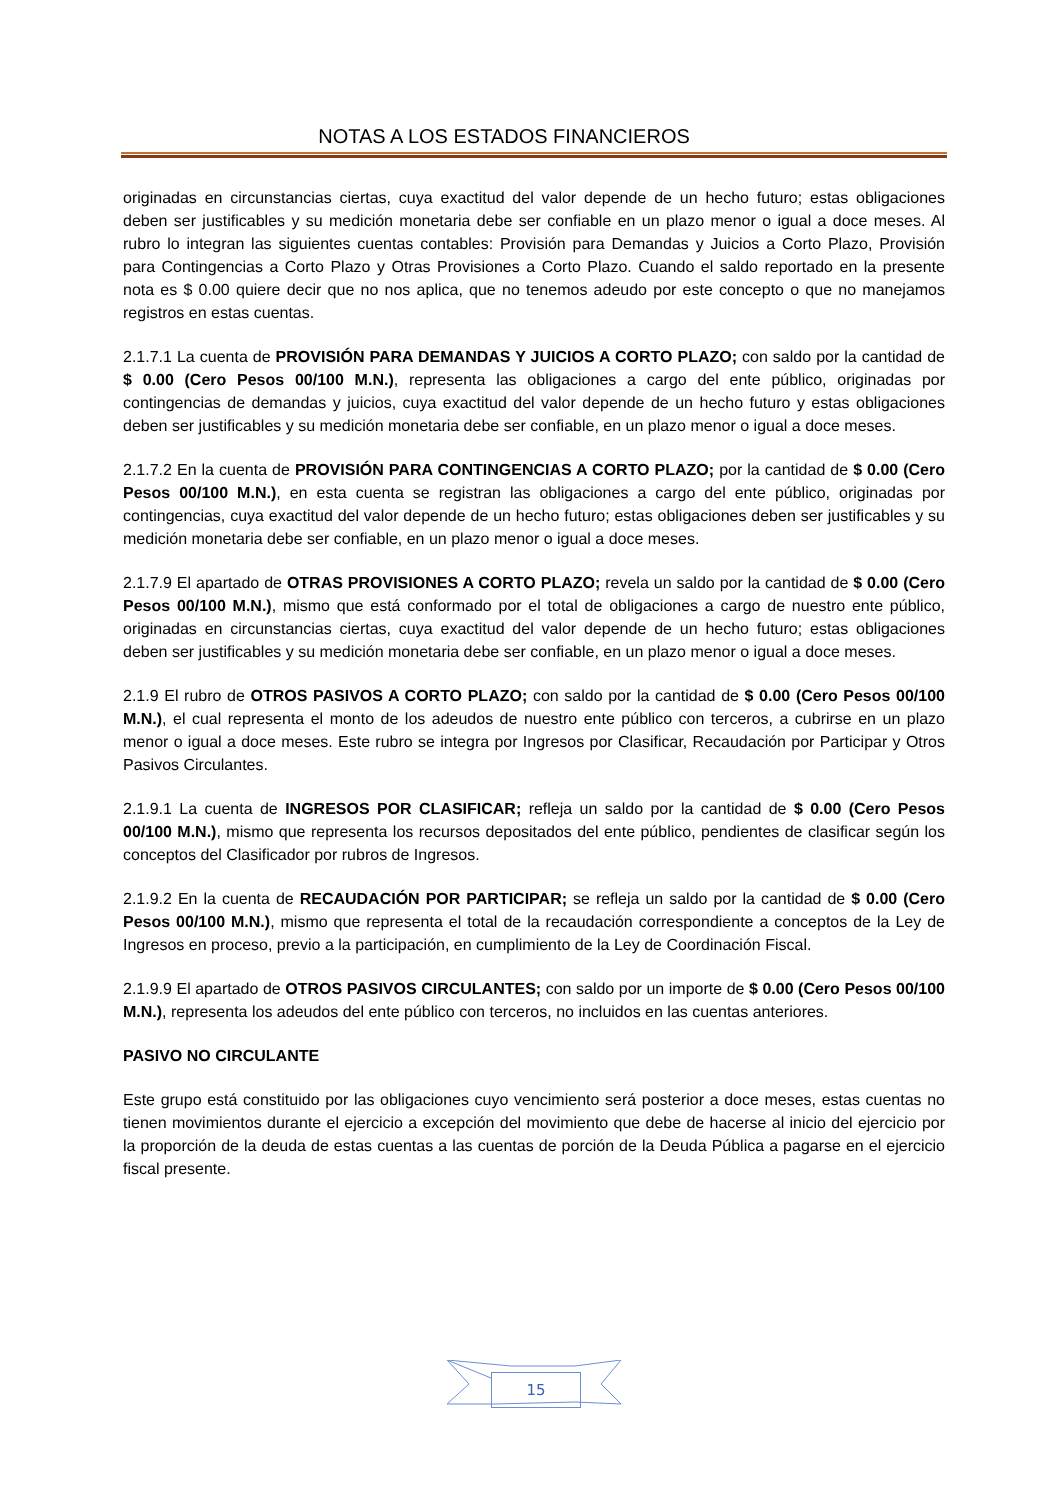NOTAS A LOS ESTADOS FINANCIEROS
originadas en circunstancias ciertas, cuya exactitud del valor depende de un hecho futuro; estas obligaciones deben ser justificables y su medición monetaria debe ser confiable en un plazo menor o igual a doce meses. Al rubro lo integran las siguientes cuentas contables: Provisión para Demandas y Juicios a Corto Plazo, Provisión para Contingencias a Corto Plazo y Otras Provisiones a Corto Plazo. Cuando el saldo reportado en la presente nota es $ 0.00 quiere decir que no nos aplica, que no tenemos adeudo por este concepto o que no manejamos registros en estas cuentas.
2.1.7.1 La cuenta de PROVISIÓN PARA DEMANDAS Y JUICIOS A CORTO PLAZO; con saldo por la cantidad de $ 0.00 (Cero Pesos 00/100 M.N.), representa las obligaciones a cargo del ente público, originadas por contingencias de demandas y juicios, cuya exactitud del valor depende de un hecho futuro y estas obligaciones deben ser justificables y su medición monetaria debe ser confiable, en un plazo menor o igual a doce meses.
2.1.7.2 En la cuenta de PROVISIÓN PARA CONTINGENCIAS A CORTO PLAZO; por la cantidad de $ 0.00 (Cero Pesos 00/100 M.N.), en esta cuenta se registran las obligaciones a cargo del ente público, originadas por contingencias, cuya exactitud del valor depende de un hecho futuro; estas obligaciones deben ser justificables y su medición monetaria debe ser confiable, en un plazo menor o igual a doce meses.
2.1.7.9 El apartado de OTRAS PROVISIONES A CORTO PLAZO; revela un saldo por la cantidad de $ 0.00 (Cero Pesos 00/100 M.N.), mismo que está conformado por el total de obligaciones a cargo de nuestro ente público, originadas en circunstancias ciertas, cuya exactitud del valor depende de un hecho futuro; estas obligaciones deben ser justificables y su medición monetaria debe ser confiable, en un plazo menor o igual a doce meses.
2.1.9 El rubro de OTROS PASIVOS A CORTO PLAZO; con saldo por la cantidad de $ 0.00 (Cero Pesos 00/100 M.N.), el cual representa el monto de los adeudos de nuestro ente público con terceros, a cubrirse en un plazo menor o igual a doce meses. Este rubro se integra por Ingresos por Clasificar, Recaudación por Participar y Otros Pasivos Circulantes.
2.1.9.1 La cuenta de INGRESOS POR CLASIFICAR; refleja un saldo por la cantidad de $ 0.00 (Cero Pesos 00/100 M.N.), mismo que representa los recursos depositados del ente público, pendientes de clasificar según los conceptos del Clasificador por rubros de Ingresos.
2.1.9.2 En la cuenta de RECAUDACIÓN POR PARTICIPAR; se refleja un saldo por la cantidad de $ 0.00 (Cero Pesos 00/100 M.N.), mismo que representa el total de la recaudación correspondiente a conceptos de la Ley de Ingresos en proceso, previo a la participación, en cumplimiento de la Ley de Coordinación Fiscal.
2.1.9.9 El apartado de OTROS PASIVOS CIRCULANTES; con saldo por un importe de $ 0.00 (Cero Pesos 00/100 M.N.), representa los adeudos del ente público con terceros, no incluidos en las cuentas anteriores.
PASIVO NO CIRCULANTE
Este grupo está constituido por las obligaciones cuyo vencimiento será posterior a doce meses, estas cuentas no tienen movimientos durante el ejercicio a excepción del movimiento que debe de hacerse al inicio del ejercicio por la proporción de la deuda de estas cuentas a las cuentas de porción de la Deuda Pública a pagarse en el ejercicio fiscal presente.
15